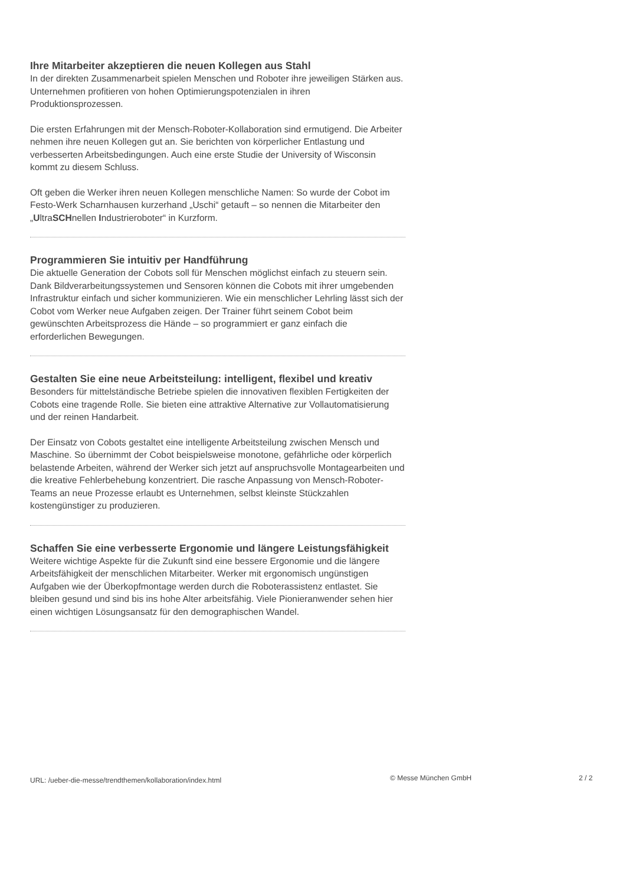Ihre Mitarbeiter akzeptieren die neuen Kollegen aus Stahl
In der direkten Zusammenarbeit spielen Menschen und Roboter ihre jeweiligen Stärken aus. Unternehmen profitieren von hohen Optimierungspotenzialen in ihren Produktionsprozessen.
Die ersten Erfahrungen mit der Mensch-Roboter-Kollaboration sind ermutigend. Die Arbeiter nehmen ihre neuen Kollegen gut an. Sie berichten von körperlicher Entlastung und verbesserten Arbeitsbedingungen. Auch eine erste Studie der University of Wisconsin kommt zu diesem Schluss.
Oft geben die Werker ihren neuen Kollegen menschliche Namen: So wurde der Cobot im Festo-Werk Scharnhausen kurzerhand „Uschi“ getauft – so nennen die Mitarbeiter den „UltraSCHnellen Industrieroboter“ in Kurzform.
Programmieren Sie intuitiv per Handführung
Die aktuelle Generation der Cobots soll für Menschen möglichst einfach zu steuern sein. Dank Bildverarbeitungssystemen und Sensoren können die Cobots mit ihrer umgebenden Infrastruktur einfach und sicher kommunizieren. Wie ein menschlicher Lehrling lässt sich der Cobot vom Werker neue Aufgaben zeigen. Der Trainer führt seinem Cobot beim gewünschten Arbeitsprozess die Hände – so programmiert er ganz einfach die erforderlichen Bewegungen.
Gestalten Sie eine neue Arbeitsteilung: intelligent, flexibel und kreativ
Besonders für mittelständische Betriebe spielen die innovativen flexiblen Fertigkeiten der Cobots eine tragende Rolle. Sie bieten eine attraktive Alternative zur Vollautomatisierung und der reinen Handarbeit.
Der Einsatz von Cobots gestaltet eine intelligente Arbeitsteilung zwischen Mensch und Maschine. So übernimmt der Cobot beispielsweise monotone, gefährliche oder körperlich belastende Arbeiten, während der Werker sich jetzt auf anspruchsvolle Montagearbeiten und die kreative Fehlerbehebung konzentriert. Die rasche Anpassung von Mensch-Roboter-Teams an neue Prozesse erlaubt es Unternehmen, selbst kleinste Stückzahlen kostengünstiger zu produzieren.
Schaffen Sie eine verbesserte Ergonomie und längere Leistungsfähigkeit
Weitere wichtige Aspekte für die Zukunft sind eine bessere Ergonomie und die längere Arbeitsfähigkeit der menschlichen Mitarbeiter. Werker mit ergonomisch ungünstigen Aufgaben wie der Überkopfmontage werden durch die Roboterassistenz entlastet. Sie bleiben gesund und sind bis ins hohe Alter arbeitsfähig. Viele Pionieranwender sehen hier einen wichtigen Lösungsansatz für den demographischen Wandel.
URL: /ueber-die-messe/trendthemen/kollaboration/index.html © Messe München GmbH 2 / 2